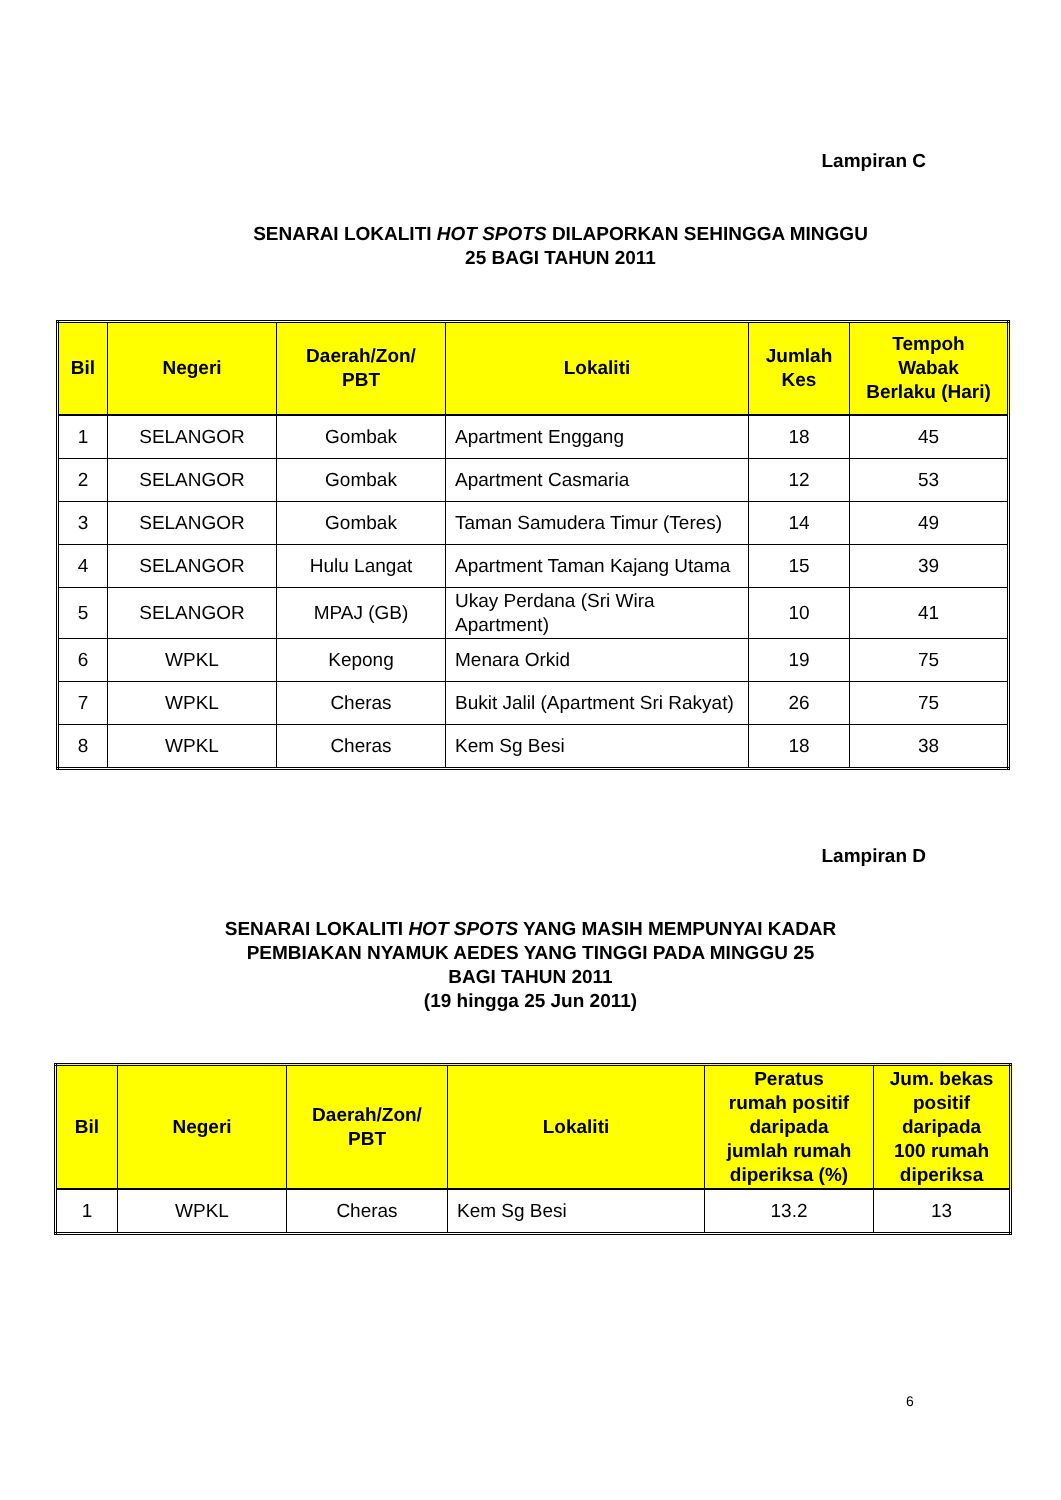Lampiran C
SENARAI LOKALITI HOT SPOTS DILAPORKAN SEHINGGA MINGGU
25 BAGI TAHUN 2011
| Bil | Negeri | Daerah/Zon/ PBT | Lokaliti | Jumlah Kes | Tempoh Wabak Berlaku (Hari) |
| --- | --- | --- | --- | --- | --- |
| 1 | SELANGOR | Gombak | Apartment Enggang | 18 | 45 |
| 2 | SELANGOR | Gombak | Apartment Casmaria | 12 | 53 |
| 3 | SELANGOR | Gombak | Taman Samudera Timur (Teres) | 14 | 49 |
| 4 | SELANGOR | Hulu Langat | Apartment Taman Kajang Utama | 15 | 39 |
| 5 | SELANGOR | MPAJ (GB) | Ukay Perdana (Sri Wira Apartment) | 10 | 41 |
| 6 | WPKL | Kepong | Menara Orkid | 19 | 75 |
| 7 | WPKL | Cheras | Bukit Jalil (Apartment Sri Rakyat) | 26 | 75 |
| 8 | WPKL | Cheras | Kem Sg Besi | 18 | 38 |
Lampiran D
SENARAI LOKALITI HOT SPOTS YANG MASIH MEMPUNYAI KADAR
PEMBIAKAN NYAMUK AEDES YANG TINGGI PADA MINGGU 25
BAGI TAHUN 2011
(19 hingga 25 Jun 2011)
| Bil | Negeri | Daerah/Zon/ PBT | Lokaliti | Peratus rumah positif daripada jumlah rumah diperiksa (%) | Jum. bekas positif daripada 100 rumah diperiksa |
| --- | --- | --- | --- | --- | --- |
| 1 | WPKL | Cheras | Kem Sg Besi | 13.2 | 13 |
6